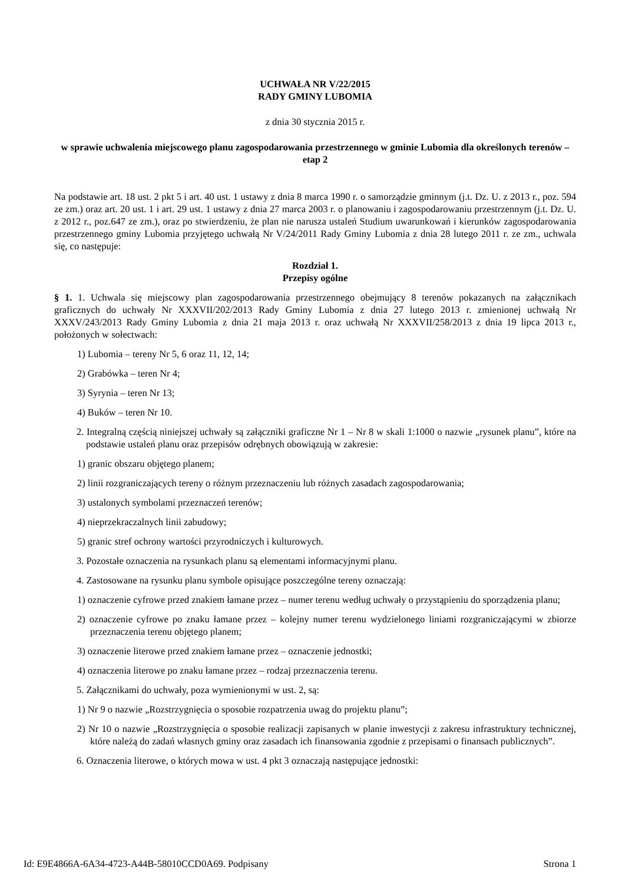UCHWAŁA NR V/22/2015
RADY GMINY LUBOMIA
z dnia 30 stycznia 2015 r.
w sprawie uchwalenia miejscowego planu zagospodarowania przestrzennego w gminie Lubomia dla określonych terenów – etap 2
Na podstawie art. 18 ust. 2 pkt 5 i art. 40 ust. 1 ustawy z dnia 8 marca 1990 r. o samorządzie gminnym (j.t. Dz. U. z 2013 r., poz. 594 ze zm.) oraz art. 20 ust. 1 i art. 29 ust. 1 ustawy z dnia 27 marca 2003 r. o planowaniu i zagospodarowaniu przestrzennym (j.t. Dz. U. z 2012 r., poz.647 ze zm.), oraz po stwierdzeniu, że plan nie narusza ustaleń Studium uwarunkowań i kierunków zagospodarowania przestrzennego gminy Lubomia przyjętego uchwałą Nr V/24/2011 Rady Gminy Lubomia z dnia 28 lutego 2011 r. ze zm., uchwala się, co następuje:
Rozdział 1.
Przepisy ogólne
§ 1. 1. Uchwala się miejscowy plan zagospodarowania przestrzennego obejmujący 8 terenów pokazanych na załącznikach graficznych do uchwały Nr XXXVII/202/2013 Rady Gminy Lubomia z dnia 27 lutego 2013 r. zmienionej uchwałą Nr XXXV/243/2013 Rady Gminy Lubomia z dnia 21 maja 2013 r. oraz uchwałą Nr XXXVII/258/2013 z dnia 19 lipca 2013 r., położonych w sołectwach:
1) Lubomia – tereny Nr 5, 6 oraz 11, 12, 14;
2) Grabówka – teren Nr 4;
3) Syrynia – teren Nr 13;
4) Buków – teren Nr 10.
2. Integralną częścią niniejszej uchwały są załączniki graficzne Nr 1 – Nr 8 w skali 1:1000 o nazwie „rysunek planu”, które na podstawie ustaleń planu oraz przepisów odrębnych obowiązują w zakresie:
1) granic obszaru objętego planem;
2) linii rozgraniczających tereny o różnym przeznaczeniu lub różnych zasadach zagospodarowania;
3) ustalonych symbolami przeznaczeń terenów;
4) nieprzekraczalnych linii zabudowy;
5) granic stref ochrony wartości przyrodniczych i kulturowych.
3. Pozostałe oznaczenia na rysunkach planu są elementami informacyjnymi planu.
4. Zastosowane na rysunku planu symbole opisujące poszczególne tereny oznaczają:
1) oznaczenie cyfrowe przed znakiem łamane przez – numer terenu według uchwały o przystąpieniu do sporządzenia planu;
2) oznaczenie cyfrowe po znaku łamane przez – kolejny numer terenu wydzielonego liniami rozgraniczającymi w zbiorze przeznaczenia terenu objętego planem;
3) oznaczenie literowe przed znakiem łamane przez – oznaczenie jednostki;
4) oznaczenia literowe po znaku łamane przez – rodzaj przeznaczenia terenu.
5. Załącznikami do uchwały, poza wymienionymi w ust. 2, są:
1) Nr 9 o nazwie „Rozstrzygnięcia o sposobie rozpatrzenia uwag do projektu planu”;
2) Nr 10 o nazwie „Rozstrzygnięcia o sposobie realizacji zapisanych w planie inwestycji z zakresu infrastruktury technicznej, które należą do zadań własnych gminy oraz zasadach ich finansowania zgodnie z przepisami o finansach publicznych”.
6. Oznaczenia literowe, o których mowa w ust. 4 pkt 3 oznaczają następujące jednostki:
Id: E9E4866A-6A34-4723-A44B-58010CCD0A69. Podpisany Strona 1